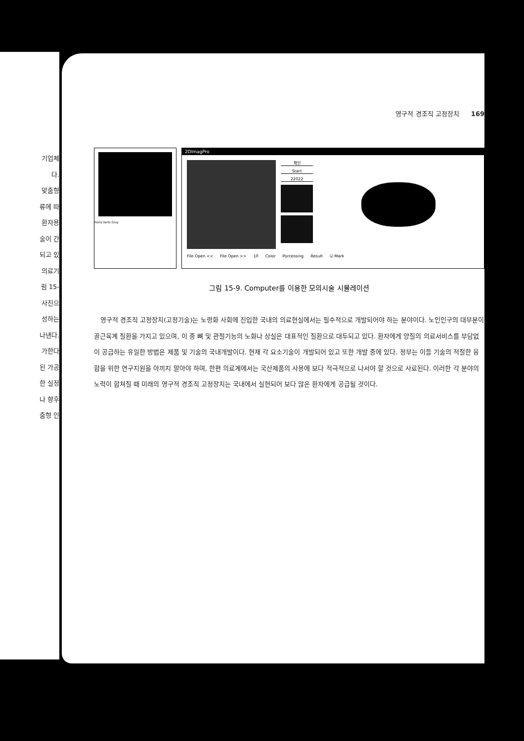기업체
다.
맞춤형
류에 따
환자용
술이 간
되고 있
의료기
림 15-
사진으
성하는
나낸다.
가한다
된 가공
한 실정
나 향후
춤형 인
영구적 경조직 고정장치 169
Horiz Vertz Gray
2DImagPro
확인
Start
22022
File Open << File Open >> 10 Color Porcessing Result ☑ Mark
그림 15-9. Computer를 이용한 모의시술 시뮬레이션
영구적 경조직 고정장치(고정기술)는 노령화 사회에 진입한 국내의 의료현실에서는 필수적으로 개발되어야 하는 분야이다. 노인인구의 대부분이 골근육계 질환을 가지고 있으며, 이 중 뼈 및 관절기능의 노화나 상실은 대표적인 질환으로 대두되고 있다. 환자에게 양질의 의료서비스를 부담없이 공급하는 유일한 방법은 제품 및 기술의 국내개발이다. 현재 각 요소기술이 개발되어 있고 또한 개발 중에 있다. 정부는 이들 기술의 적절한 융합을 위한 연구지원을 아끼지 말아야 하며, 한편 의료계에서는 국산제품의 사용에 보다 적극적으로 나서야 할 것으로 사료된다. 이러한 각 분야의 노력이 합쳐질 때 미래의 영구적 경조직 고정장치는 국내에서 실현되어 보다 많은 환자에게 공급될 것이다.